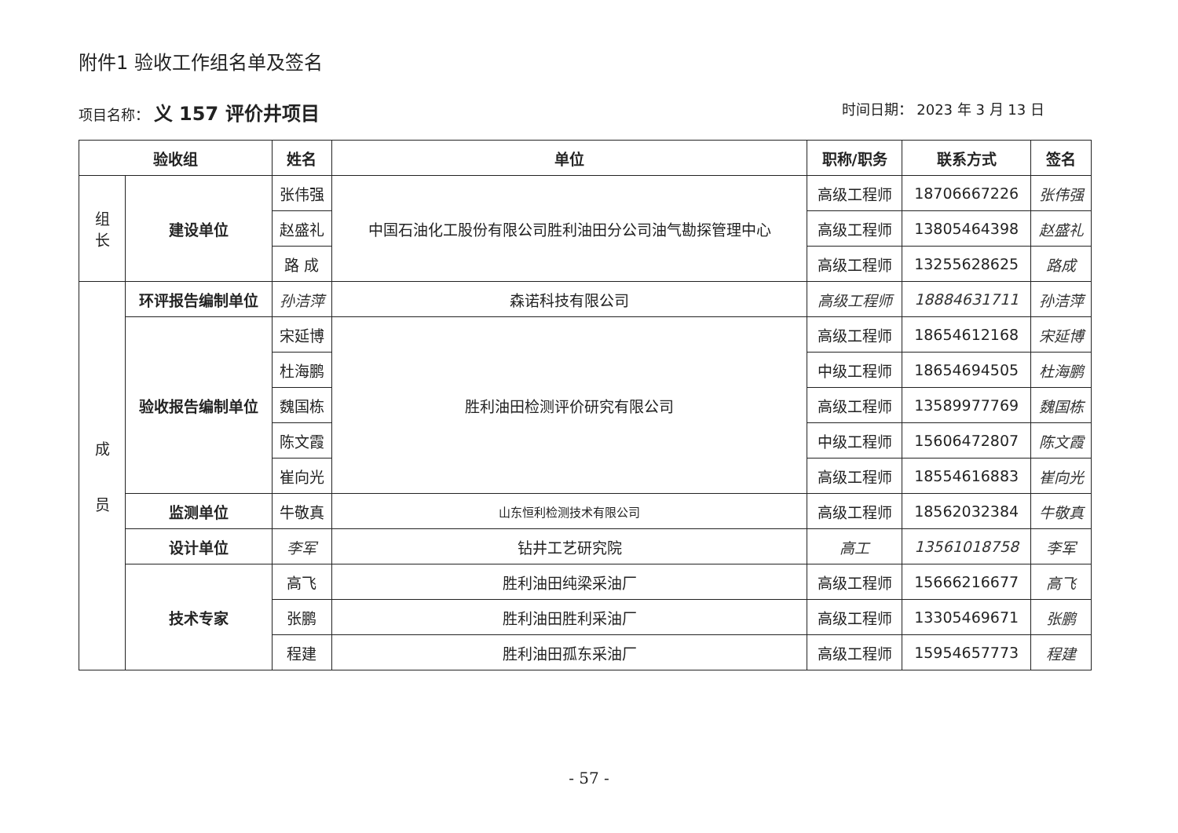附件1 验收工作组名单及签名
项目名称： 义 157 评价井项目
时间日期： 2023 年 3 月 13 日
| 验收组 | | 姓名 | 单位 | 职称/职务 | 联系方式 | 签名 |
| --- | --- | --- | --- | --- | --- | --- |
| 组 长 | 建设单位 | 张伟强 | 中国石油化工股份有限公司胜利油田分公司油气勘探管理中心 | 高级工程师 | 18706667226 | 张伟强 |
| | | 赵盛礼 | | 高级工程师 | 13805464398 | 赵盛礼 |
| | | 路 成 | | 高级工程师 | 13255628625 | 路成 |
| 成 员 | 环评报告编制单位 | 孙洁萍 | 森诺科技有限公司 | 高级工程师 | 18884631711 | 孙洁萍 |
| | 验收报告编制单位 | 宋延博 | 胜利油田检测评价研究有限公司 | 高级工程师 | 18654612168 | 宋延博 |
| | | 杜海鹏 | | 中级工程师 | 18654694505 | 杜海鹏 |
| | | 魏国栋 | | 高级工程师 | 13589977769 | 魏国栋 |
| | | 陈文霞 | | 中级工程师 | 15606472807 | 陈文霞 |
| | | 崔向光 | | 高级工程师 | 18554616883 | 崔向光 |
| | 监测单位 | 牛敬真 | 山东恒利检测技术有限公司 | 高级工程师 | 18562032384 | 牛敬真 |
| | 设计单位 | 李军 | 钻井工艺研究院 | 高工 | 13561018758 | 李军 |
| | 技术专家 | 高飞 | 胜利油田纯梁采油厂 | 高级工程师 | 15666216677 | 高飞 |
| | | 张鹏 | 胜利油田胜利采油厂 | 高级工程师 | 13305469671 | 张鹏 |
| | | 程建 | 胜利油田孤东采油厂 | 高级工程师 | 15954657773 | 程建 |
- 57 -